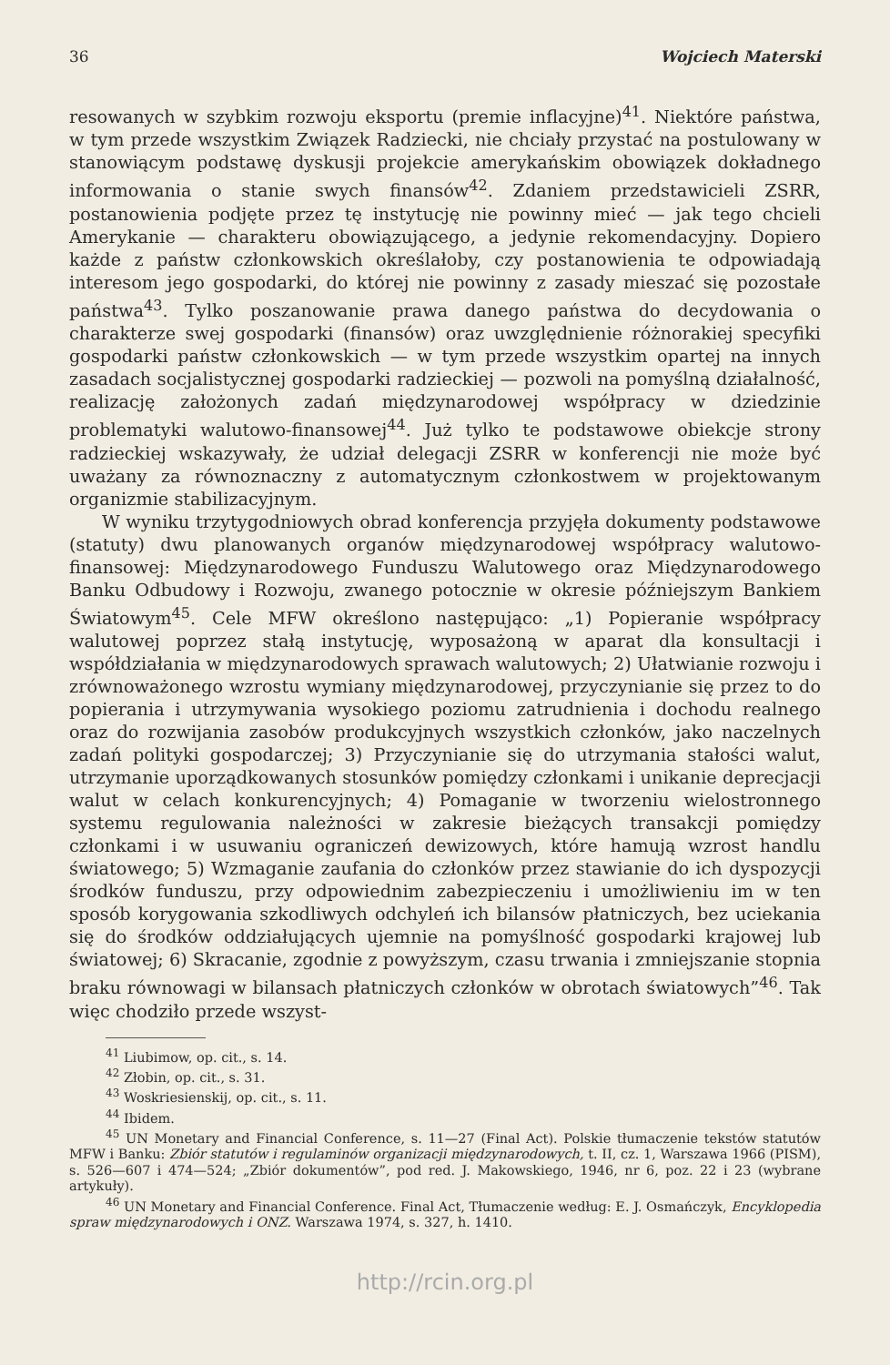36 Wojciech Materski
resowanych w szybkim rozwoju eksportu (premie inflacyjne)<sup>41</sup>. Niektóre państwa, w tym przede wszystkim Związek Radziecki, nie chciały przystać na postulowany w stanowiącym podstawę dyskusji projekcie amerykańskim obowiązek dokładnego informowania o stanie swych finansów<sup>42</sup>. Zdaniem przedstawicieli ZSRR, postanowienia podjęte przez tę instytucję nie powinny mieć — jak tego chcieli Amerykanie — charakteru obowiązującego, a jedynie rekomendacyjny. Dopiero każde z państw członkowskich określałoby, czy postanowienia te odpowiadają interesom jego gospodarki, do której nie powinny z zasady mieszać się pozostałe państwa<sup>43</sup>. Tylko poszanowanie prawa danego państwa do decydowania o charakterze swej gospodarki (finansów) oraz uwzględnienie różnorakiej specyfiki gospodarki państw członkowskich — w tym przede wszystkim opartej na innych zasadach socjalistycznej gospodarki radzieckiej — pozwoli na pomyślną działalność, realizację założonych zadań międzynarodowej współpracy w dziedzinie problematyki walutowo-finansowej<sup>44</sup>. Już tylko te podstawowe obiekcje strony radzieckiej wskazywały, że udział delegacji ZSRR w konferencji nie może być uważany za równoznaczny z automatycznym członkostwem w projektowanym organizmie stabilizacyjnym.
W wyniku trzytygodniowych obrad konferencja przyjęła dokumenty podstawowe (statuty) dwu planowanych organów międzynarodowej współpracy walutowo-finansowej: Międzynarodowego Funduszu Walutowego oraz Międzynarodowego Banku Odbudowy i Rozwoju, zwanego potocznie w okresie późniejszym Bankiem Światowym<sup>45</sup>. Cele MFW określono następująco: „1) Popieranie współpracy walutowej poprzez stałą instytucję, wyposażoną w aparat dla konsultacji i współdziałania w międzynarodowych sprawach walutowych; 2) Ułatwianie rozwoju i zrównoważonego wzrostu wymiany międzynarodowej, przyczynianie się przez to do popierania i utrzymywania wysokiego poziomu zatrudnienia i dochodu realnego oraz do rozwijania zasobów produkcyjnych wszystkich członków, jako naczelnych zadań polityki gospodarczej; 3) Przyczynianie się do utrzymania stałości walut, utrzymanie uporządkowanych stosunków pomiędzy członkami i unikanie deprecjacji walut w celach konkurencyjnych; 4) Pomaganie w tworzeniu wielostronnego systemu regulowania należności w zakresie bieżących transakcji pomiędzy członkami i w usuwaniu ograniczeń dewizowych, które hamują wzrost handlu światowego; 5) Wzmaganie zaufania do członków przez stawianie do ich dyspozycji środków funduszu, przy odpowiednim zabezpieczeniu i umożliwieniu im w ten sposób korygowania szkodliwych odchyleń ich bilansów płatniczych, bez uciekania się do środków oddziałujących ujemnie na pomyślność gospodarki krajowej lub światowej; 6) Skracanie, zgodnie z powyższym, czasu trwania i zmniejszanie stopnia braku równowagi w bilansach płatniczych członków w obrotach światowych”<sup>46</sup>. Tak więc chodziło przede wszyst-
<sup>41</sup> Liubimow, op. cit., s. 14.
<sup>42</sup> Złobin, op. cit., s. 31.
<sup>43</sup> Woskriesienskij, op. cit., s. 11.
<sup>44</sup> Ibidem.
<sup>45</sup> UN Monetary and Financial Conference, s. 11—27 (Final Act). Polskie tłumaczenie tekstów statutów MFW i Banku: Zbiór statutów i regulaminów organizacji międzynarodowych, t. II, cz. 1, Warszawa 1966 (PISM), s. 526—607 i 474—524; „Zbiór dokumentów”, pod red. J. Makowskiego, 1946, nr 6, poz. 22 i 23 (wybrane artykuły).
<sup>46</sup> UN Monetary and Financial Conference. Final Act, Tłumaczenie według: E. J. Osmańczyk, Encyklopedia spraw międzynarodowych i ONZ. Warszawa 1974, s. 327, h. 1410.
http://rcin.org.pl